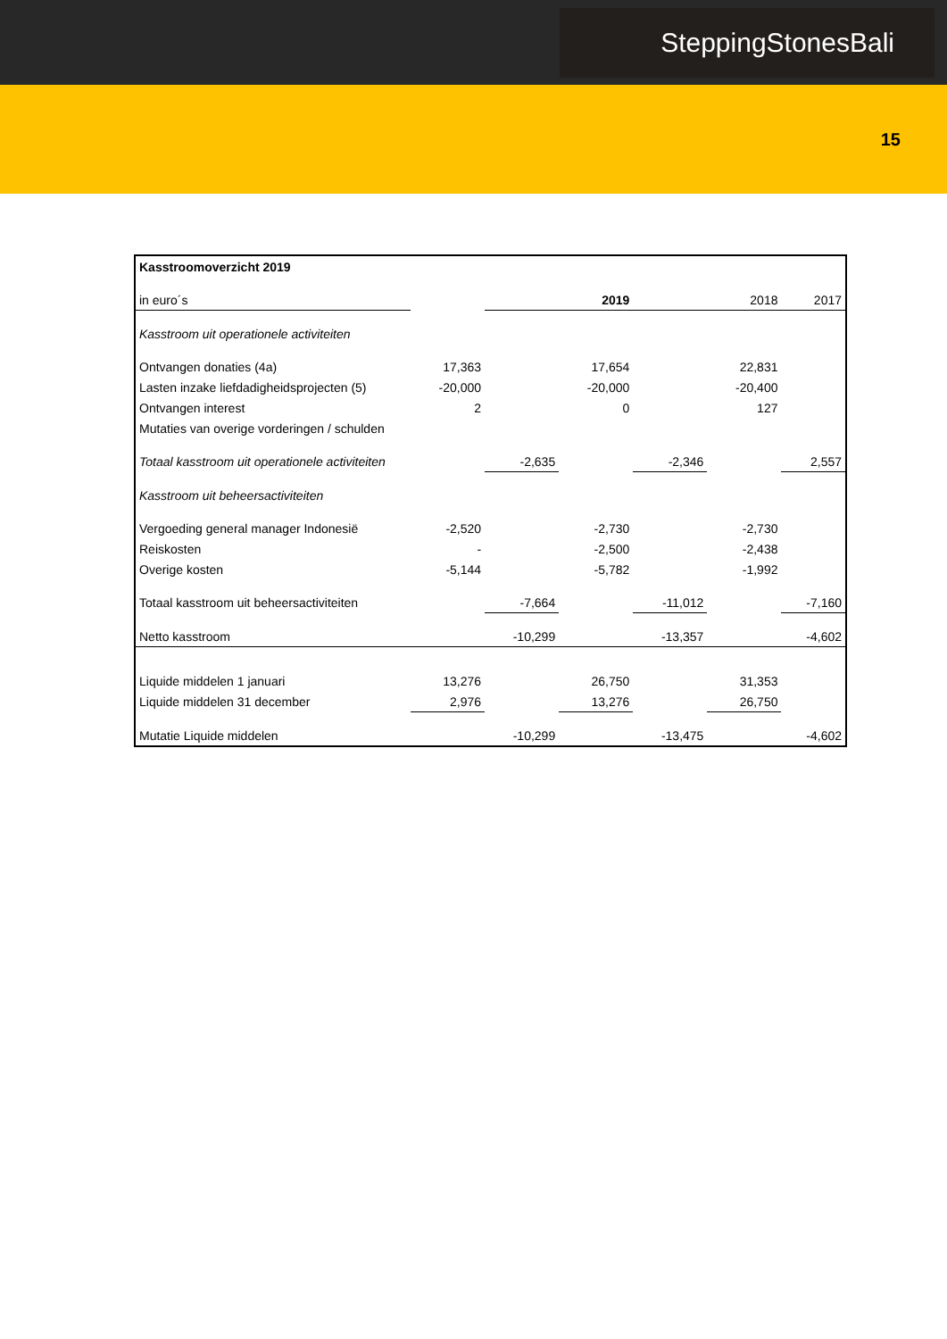SteppingStonesBali
15
| Kasstroomoverzicht 2019 | | | | | | |
| in euro´s | | 2019 | | 2018 | | 2017 |
| Kasstroom uit operationele activiteiten | | | | | | |
| Ontvangen donaties (4a) | 17,363 | | 17,654 | | 22,831 | |
| Lasten inzake liefdadigheidsprojecten (5) | -20,000 | | -20,000 | | -20,400 | |
| Ontvangen interest | 2 | | 0 | | 127 | |
| Mutaties van overige vorderingen / schulden | | | | | | |
| Totaal kasstroom uit operationele activiteiten | | -2,635 | | -2,346 | | 2,557 |
| Kasstroom uit beheersactiviteiten | | | | | | |
| Vergoeding general manager Indonesië | -2,520 | | -2,730 | | -2,730 | |
| Reiskosten | - | | -2,500 | | -2,438 | |
| Overige kosten | -5,144 | | -5,782 | | -1,992 | |
| Totaal kasstroom uit beheersactiviteiten | | -7,664 | | -11,012 | | -7,160 |
| Netto kasstroom | | -10,299 | | -13,357 | | -4,602 |
| Liquide middelen 1 januari | 13,276 | | 26,750 | | 31,353 | |
| Liquide middelen 31 december | 2,976 | | 13,276 | | 26,750 | |
| Mutatie Liquide middelen | | -10,299 | | -13,475 | | -4,602 |